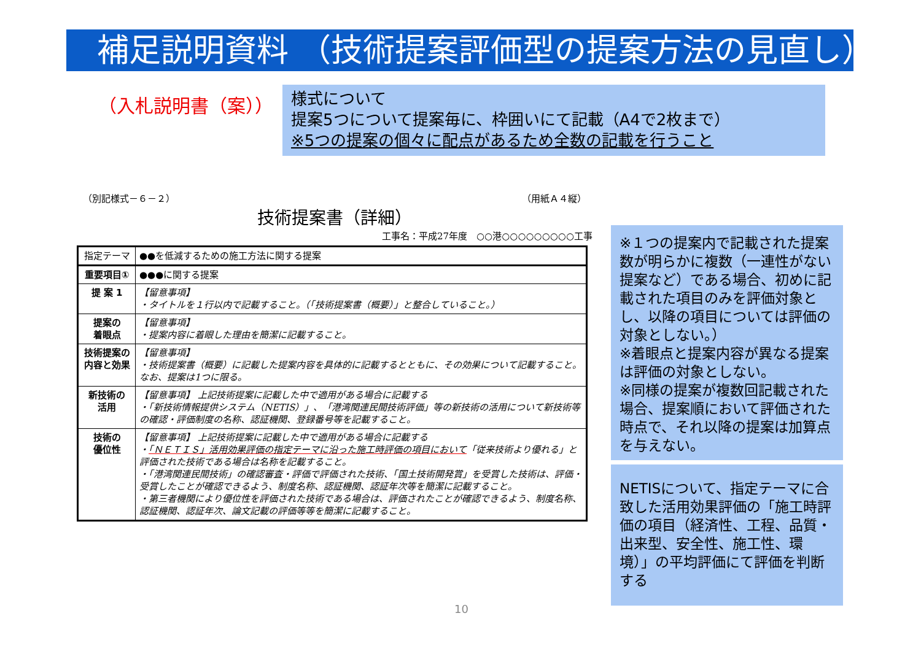補足説明資料 （技術提案評価型の提案方法の見直し）
（入札説明書（案））
様式について
提案5つについて提案毎に、枠囲いにて記載（A4で2枚まで）
※5つの提案の個々に配点があるため全数の記載を行うこと
（別記様式－６－２） （用紙Ａ４縦）
技術提案書（詳細）
工事名：平成27年度　○○港○○○○○○○○○工事
| 指定テーマ | ●●を低減するための施工方法に関する提案 |
| 重要項目① | ●●●に関する提案 |
| 提 案 1 | 【留意事項】 ・タイトルを１行以内で記載すること。（「技術提案書（概要）」と整合していること。） |
| 提案の 着眼点 | 【留意事項】 ・提案内容に着眼した理由を簡潔に記載すること。 |
| 技術提案の 内容と効果 | 【留意事項】 ・技術提案書（概要）に記載した提案内容を具体的に記載するとともに、その効果について記載すること。なお、提案は1つに限る。 |
| 新技術の 活用 | 【留意事項】 上記技術提案に記載した中で適用がある場合に記載する ・「新技術情報提供システム（NETIS）」、「港湾関連民間技術評価」等の新技術の活用について新技術等の確認・評価制度の名称、認証機関、登録番号等を記載すること。 |
| 技術の 優位性 | 【留意事項】 上記技術提案に記載した中で適用がある場合に記載する ・ 「ＮＥＴＩＳ」活用効果評価の指定テーマに沿った施工時評価の項目において 「従来技術より優れる」と評価された技術である場合は名称を記載すること。 ・「港湾関連民間技術」の確認審査・評価で評価された技術、「国土技術開発賞」を受賞した技術は、評価・受賞したことが確認できるよう、制度名称、認証機関、認証年次等を簡潔に記載すること。 ・第三者機関により優位性を評価された技術である場合は、評価されたことが確認できるよう、制度名称、認証機関、認証年次、論文記載の評価等等を簡潔に記載すること。 |
※１つの提案内で記載された提案数が明らかに複数（一連性がない提案など）である場合、初めに記載された項目のみを評価対象とし、以降の項目については評価の対象としない。）
※着眼点と提案内容が異なる提案は評価の対象としない。
※同様の提案が複数回記載された場合、提案順において評価された時点で、それ以降の提案は加算点を与えない。
NETISについて、指定テーマに合致した活用効果評価の「施工時評価の項目（経済性、工程、品質・出来型、安全性、施工性、環境）」の平均評価にて評価を判断する
10